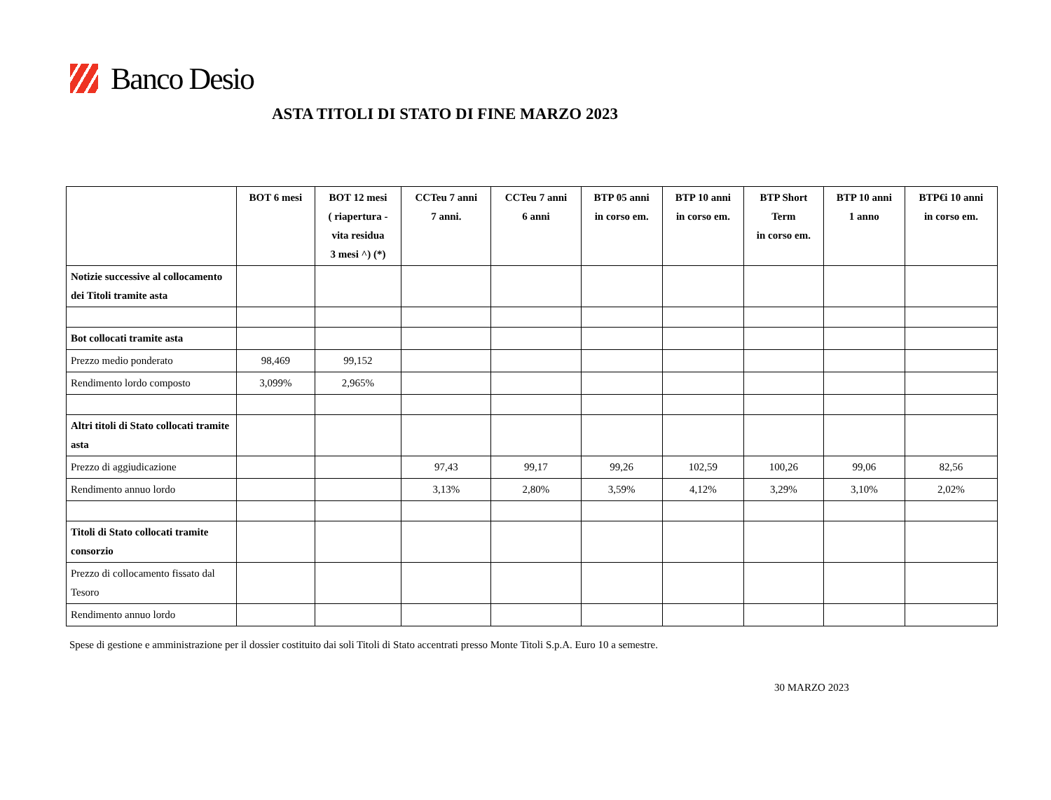Banco Desio
ASTA TITOLI DI STATO DI FINE MARZO 2023
| | BOT 6 mesi | BOT 12 mesi ( riapertura - vita residua 3 mesi ^) (*) | CCTeu 7 anni 7 anni. | CCTeu 7 anni 6 anni | BTP 05 anni in corso em. | BTP 10 anni in corso em. | BTP Short Term in corso em. | BTP 10 anni 1 anno | BTP€i 10 anni in corso em. |
| --- | --- | --- | --- | --- | --- | --- | --- | --- | --- |
| Notizie successive al collocamento dei Titoli tramite asta | | | | | | | | | |
| Bot collocati tramite asta | | | | | | | | | |
| Prezzo medio ponderato | 98,469 | 99,152 | | | | | | | |
| Rendimento lordo composto | 3,099% | 2,965% | | | | | | | |
| Altri titoli di Stato collocati tramite asta | | | | | | | | | |
| Prezzo di aggiudicazione | | | 97,43 | 99,17 | 99,26 | 102,59 | 100,26 | 99,06 | 82,56 |
| Rendimento annuo lordo | | | 3,13% | 2,80% | 3,59% | 4,12% | 3,29% | 3,10% | 2,02% |
| Titoli di Stato collocati tramite consorzio | | | | | | | | | |
| Prezzo di collocamento fissato dal Tesoro | | | | | | | | | |
| Rendimento annuo lordo | | | | | | | | | |
Spese di gestione e amministrazione per il dossier costituito dai soli Titoli di Stato accentrati presso Monte Titoli S.p.A. Euro 10 a semestre.
30 MARZO 2023